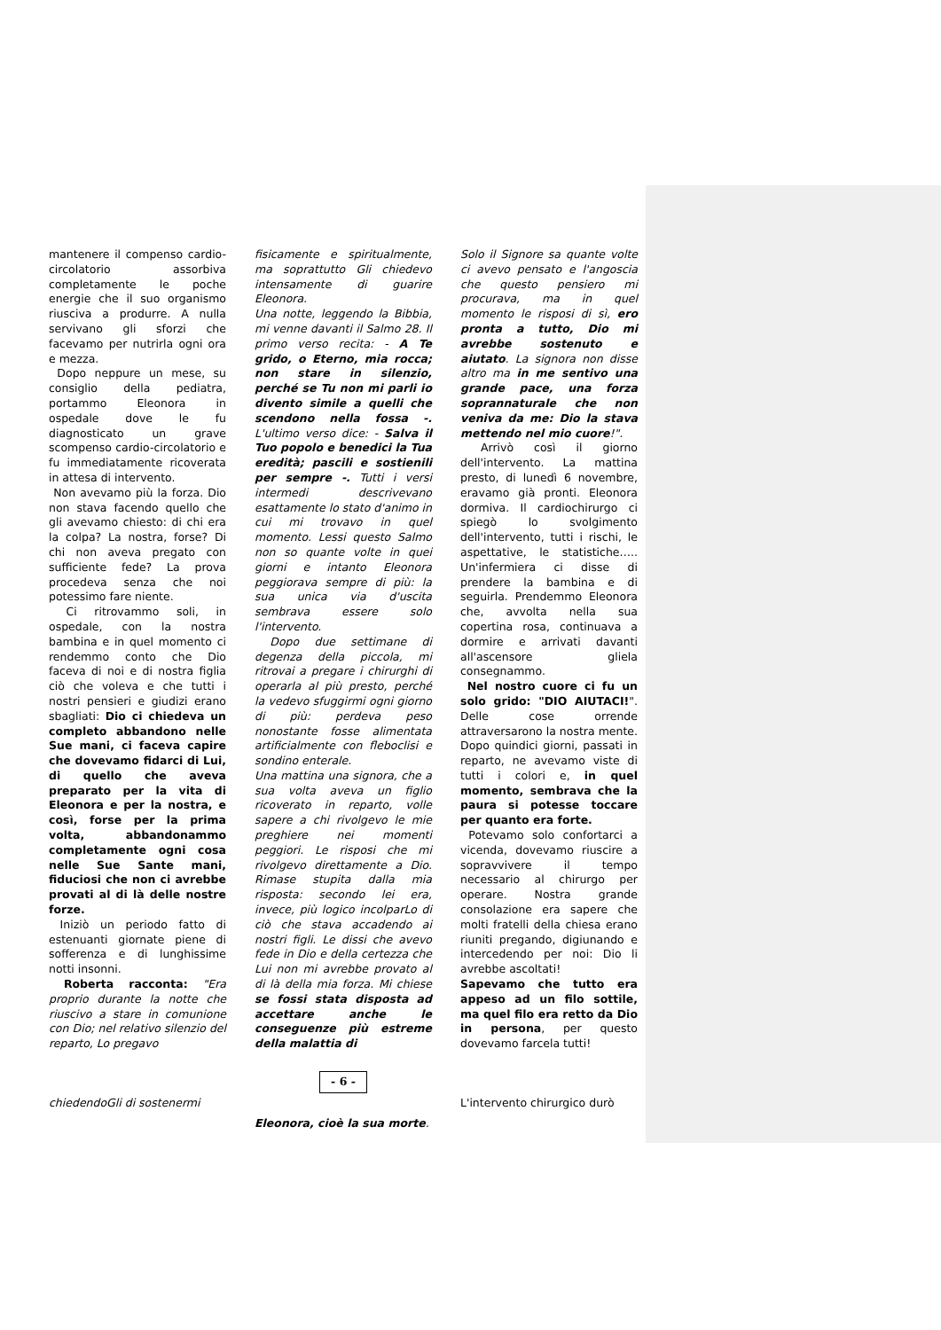mantenere il compenso cardio-circolatorio assorbiva completamente le poche energie che il suo organismo riusciva a produrre. A nulla servivano gli sforzi che facevamo per nutrirla ogni ora e mezza.
Dopo neppure un mese, su consiglio della pediatra, portammo Eleonora in ospedale dove le fu diagnosticato un grave scompenso cardio-circolatorio e fu immediatamente ricoverata in attesa di intervento.
Non avevamo più la forza. Dio non stava facendo quello che gli avevamo chiesto: di chi era la colpa? La nostra, forse? Di chi non aveva pregato con sufficiente fede? La prova procedeva senza che noi potessimo fare niente.
Ci ritrovammo soli, in ospedale, con la nostra bambina e in quel momento ci rendemmo conto che Dio faceva di noi e di nostra figlia ciò che voleva e che tutti i nostri pensieri e giudizi erano sbagliati: Dio ci chiedeva un completo abbandono nelle Sue mani, ci faceva capire che dovevamo fidarci di Lui, di quello che aveva preparato per la vita di Eleonora e per la nostra, e così, forse per la prima volta, abbandonammo completamente ogni cosa nelle Sue Sante mani, fiduciosi che non ci avrebbe provati al di là delle nostre forze.
Iniziò un periodo fatto di estenuanti giornate piene di sofferenza e di lunghissime notti insonni.
Roberta racconta: "Era proprio durante la notte che riuscivo a stare in comunione con Dio; nel relativo silenzio del reparto, Lo pregavo
chiedendoGli di sostenermi
fisicamente e spiritualmente, ma soprattutto Gli chiedevo intensamente di guarire Eleonora.
Una notte, leggendo la Bibbia, mi venne davanti il Salmo 28. Il primo verso recita: - A Te grido, o Eterno, mia rocca; non stare in silenzio, perché se Tu non mi parli io divento simile a quelli che scendono nella fossa -. L'ultimo verso dice: - Salva il Tuo popolo e benedici la Tua eredità; pascili e sostienili per sempre -. Tutti i versi intermedi descrivevano esattamente lo stato d'animo in cui mi trovavo in quel momento. Lessi questo Salmo non so quante volte in quei giorni e intanto Eleonora peggiorava sempre di più: la sua unica via d'uscita sembrava essere solo l'intervento.
Dopo due settimane di degenza della piccola, mi ritrovai a pregare i chirurghi di operarla al più presto, perché la vedevo sfuggirmi ogni giorno di più: perdeva peso nonostante fosse alimentata artificialmente con fleboclisi e sondino enterale.
Una mattina una signora, che a sua volta aveva un figlio ricoverato in reparto, volle sapere a chi rivolgevo le mie preghiere nei momenti peggiori. Le risposi che mi rivolgevo direttamente a Dio. Rimase stupita dalla mia risposta: secondo lei era, invece, più logico incolparLo di ciò che stava accadendo ai nostri figli. Le dissi che avevo fede in Dio e della certezza che Lui non mi avrebbe provato al di là della mia forza. Mi chiese se fossi stata disposta ad accettare anche le conseguenze più estreme della malattia di
- 6 -
Eleonora, cioè la sua morte.
Solo il Signore sa quante volte ci avevo pensato e l'angoscia che questo pensiero mi procurava, ma in quel momento le risposi di sì, ero pronta a tutto, Dio mi avrebbe sostenuto e aiutato. La signora non disse altro ma in me sentivo una grande pace, una forza soprannaturale che non veniva da me: Dio la stava mettendo nel mio cuore!".
Arrivò così il giorno dell'intervento. La mattina presto, di lunedì 6 novembre, eravamo già pronti. Eleonora dormiva. Il cardiochirurgo ci spiegò lo svolgimento dell'intervento, tutti i rischi, le aspettative, le statistiche….. Un'infermiera ci disse di prendere la bambina e di seguirla. Prendemmo Eleonora che, avvolta nella sua copertina rosa, continuava a dormire e arrivati davanti all'ascensore gliela consegnammo.
Nel nostro cuore ci fu un solo grido: "DIO AIUTACI!". Delle cose orrende attraversarono la nostra mente. Dopo quindici giorni, passati in reparto, ne avevamo viste di tutti i colori e, in quel momento, sembrava che la paura si potesse toccare per quanto era forte.
Potevamo solo confortarci a vicenda, dovevamo riuscire a sopravvivere il tempo necessario al chirurgo per operare. Nostra grande consolazione era sapere che molti fratelli della chiesa erano riuniti pregando, digiunando e intercedendo per noi: Dio li avrebbe ascoltati!
Sapevamo che tutto era appeso ad un filo sottile, ma quel filo era retto da Dio in persona, per questo dovevamo farcela tutti!
L'intervento chirurgico durò